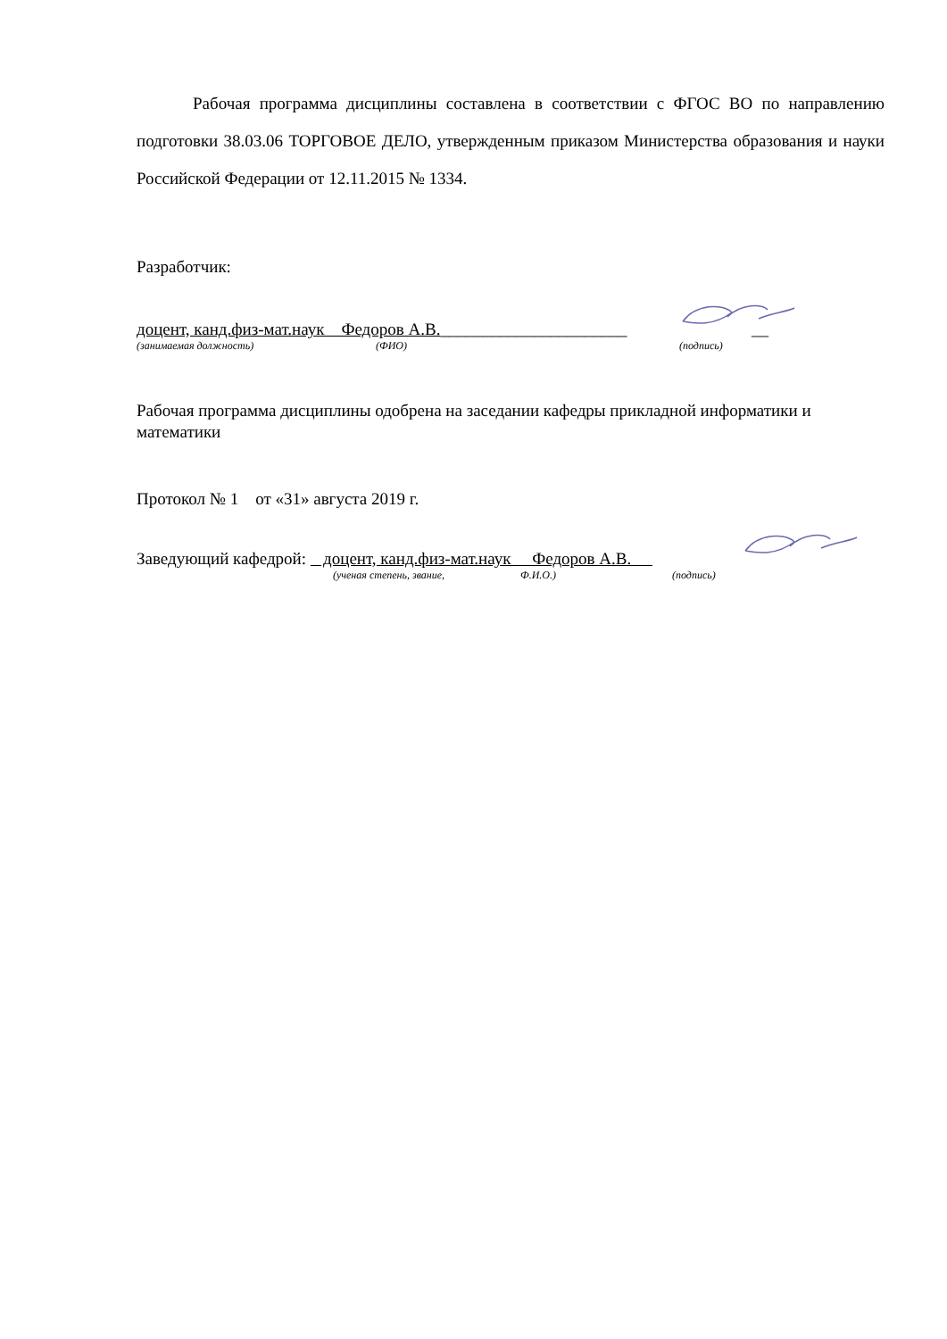Рабочая программа дисциплины составлена в соответствии с ФГОС ВО по направлению подготовки 38.03.06 ТОРГОВОЕ ДЕЛО, утвержденным приказом Министерства образования и науки Российской Федерации от 12.11.2015 № 1334.
Разработчик:
доцент, канд.физ-мат.наук Федоров А.В.______________________ __
(занимаемая должность) (ФИО) (подпись)
Рабочая программа дисциплины одобрена на заседании кафедры прикладной информатики и математики
Протокол № 1 от «31» августа 2019 г.
Заведующий кафедрой: доцент, канд.физ-мат.наук Федоров А.В.
(ученая степень, звание, Ф.И.О.) (подпись)